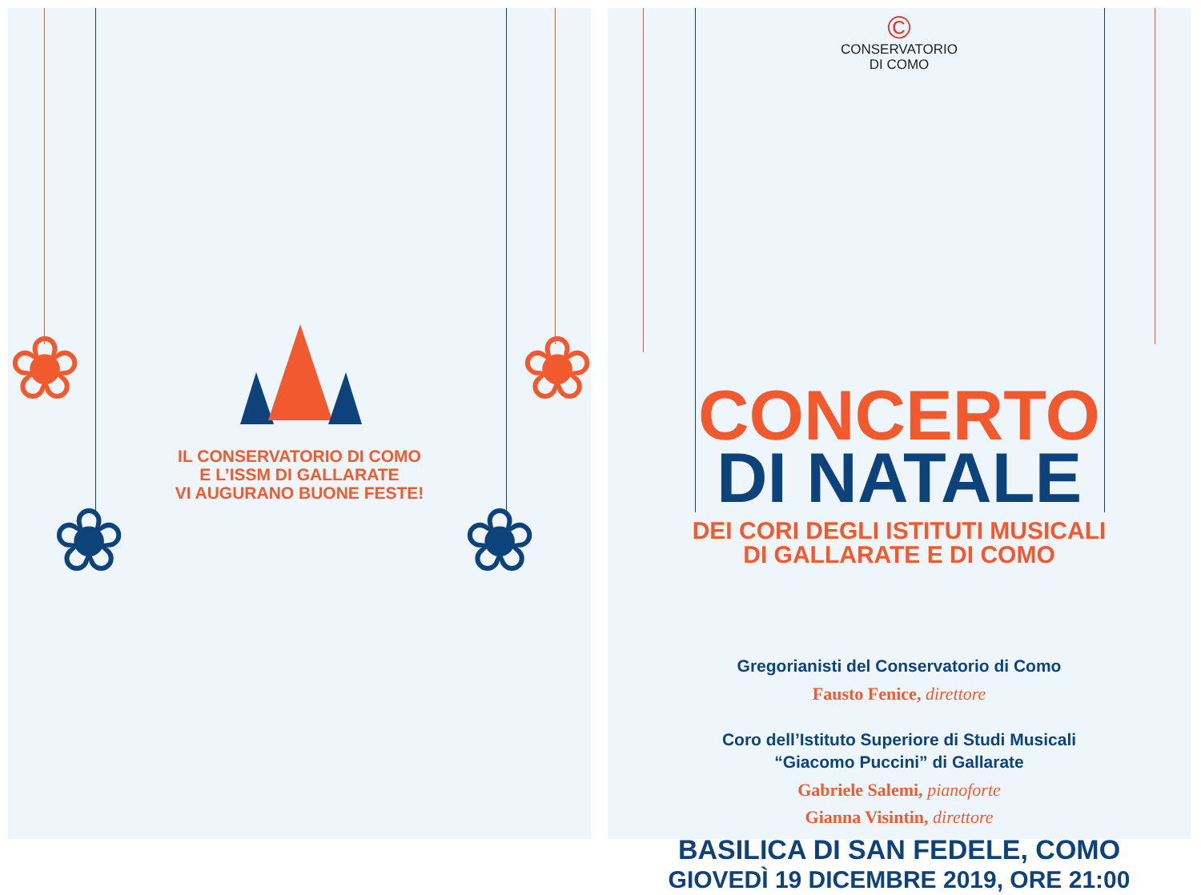❀
❀
❀
❀
IL CONSERVATORIO DI COMO
E L’ISSM DI GALLARATE
VI AUGURANO BUONE FESTE!
©
CONSERVATORIO
DI COMO
CONCERTO
DI NATALE
DEI CORI DEGLI ISTITUTI MUSICALI
DI GALLARATE E DI COMO
Gregorianisti del Conservatorio di Como
Fausto Fenice, direttore
Coro dell’Istituto Superiore di Studi Musicali
“Giacomo Puccini” di Gallarate
Gabriele Salemi, pianoforte
Gianna Visintin, direttore
BASILICA DI SAN FEDELE, COMO
GIOVEDÌ 19 DICEMBRE 2019, ORE 21:00